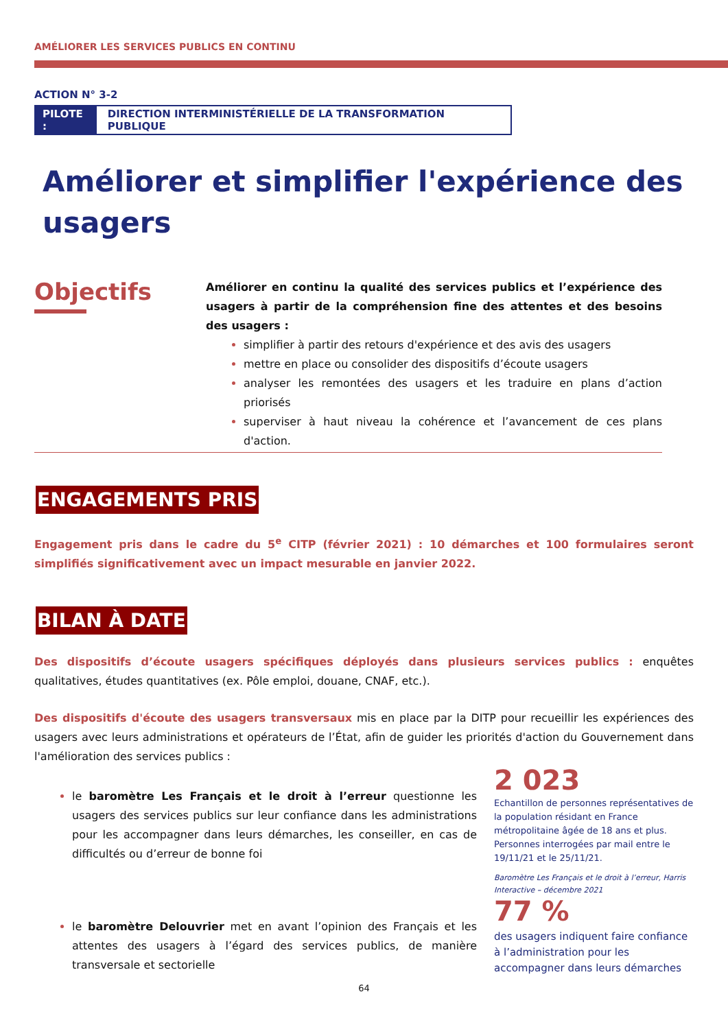AMÉLIORER LES SERVICES PUBLICS EN CONTINU
ACTION N° 3-2
PILOTE : DIRECTION INTERMINISTÉRIELLE DE LA TRANSFORMATION PUBLIQUE
Améliorer et simplifier l'expérience des usagers
Objectifs
Améliorer en continu la qualité des services publics et l’expérience des usagers à partir de la compréhension fine des attentes et des besoins des usagers :
simplifier à partir des retours d'expérience et des avis des usagers
mettre en place ou consolider des dispositifs d’écoute usagers
analyser les remontées des usagers et les traduire en plans d’action priorisés
superviser à haut niveau la cohérence et l’avancement de ces plans d'action.
ENGAGEMENTS PRIS
Engagement pris dans le cadre du 5<sup>e</sup> CITP (février 2021) : 10 démarches et 100 formulaires seront simplifiés significativement avec un impact mesurable en janvier 2022.
BILAN À DATE
Des dispositifs d’écoute usagers spécifiques déployés dans plusieurs services publics : enquêtes qualitatives, études quantitatives (ex. Pôle emploi, douane, CNAF, etc.).
Des dispositifs d'écoute des usagers transversaux mis en place par la DITP pour recueillir les expériences des usagers avec leurs administrations et opérateurs de l’État, afin de guider les priorités d'action du Gouvernement dans l'amélioration des services publics :
le baromètre Les Français et le droit à l’erreur questionne les usagers des services publics sur leur confiance dans les administrations pour les accompagner dans leurs démarches, les conseiller, en cas de difficultés ou d’erreur de bonne foi
2 023
Echantillon de personnes représentatives de la population résidant en France métropolitaine âgée de 18 ans et plus. Personnes interrogées par mail entre le 19/11/21 et le 25/11/21.
Baromètre Les Français et le droit à l’erreur, Harris Interactive – décembre 2021
le baromètre Delouvrier met en avant l’opinion des Français et les attentes des usagers à l’égard des services publics, de manière transversale et sectorielle
77 %
des usagers indiquent faire confiance à l’administration pour les accompagner dans leurs démarches
64